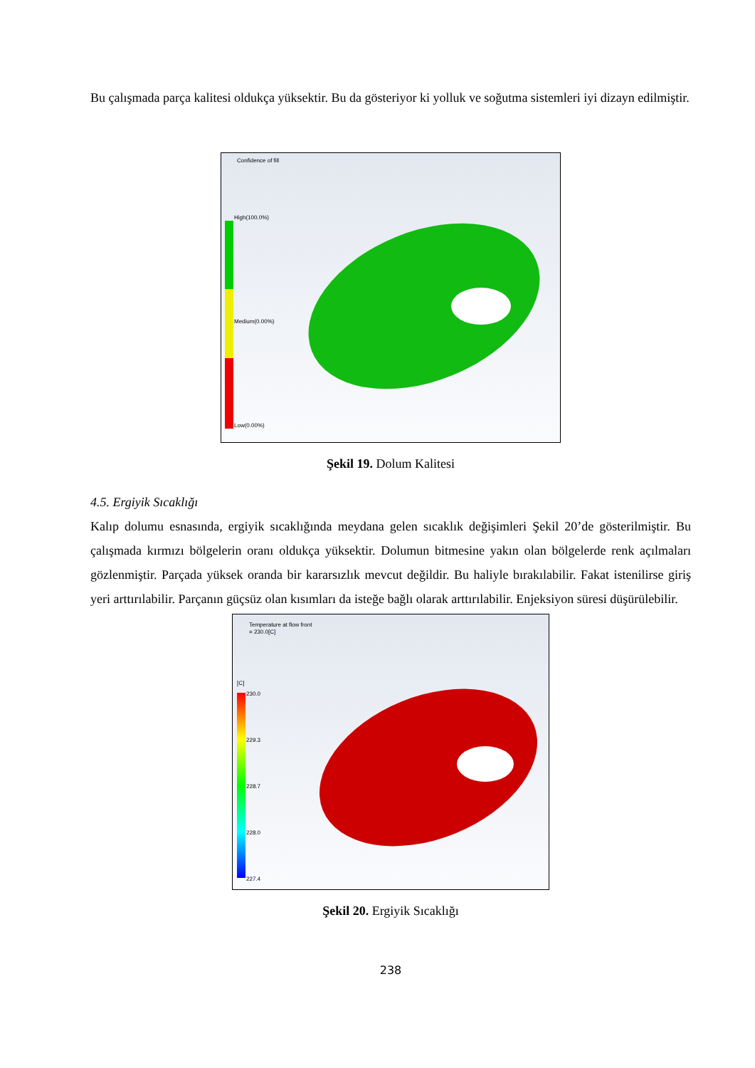Bu çalışmada parça kalitesi oldukça yüksektir. Bu da gösteriyor ki yolluk ve soğutma sistemleri iyi dizayn edilmiştir.
Confidence of fill
High(100.0%)
Medium(0.00%)
Low(0.00%)
Şekil 19. Dolum Kalitesi
4.5. Ergiyik Sıcaklığı
Kalıp dolumu esnasında, ergiyik sıcaklığında meydana gelen sıcaklık değişimleri Şekil 20’de gösterilmiştir. Bu çalışmada kırmızı bölgelerin oranı oldukça yüksektir. Dolumun bitmesine yakın olan bölgelerde renk açılmaları gözlenmiştir. Parçada yüksek oranda bir kararsızlık mevcut değildir. Bu haliyle bırakılabilir. Fakat istenilirse giriş yeri arttırılabilir. Parçanın güçsüz olan kısımları da isteğe bağlı olarak arttırılabilir. Enjeksiyon süresi düşürülebilir.
Temperature at flow front
= 230.0[C]
[C]
230.0
229.3
228.7
228.0
227.4
Şekil 20. Ergiyik Sıcaklığı
238